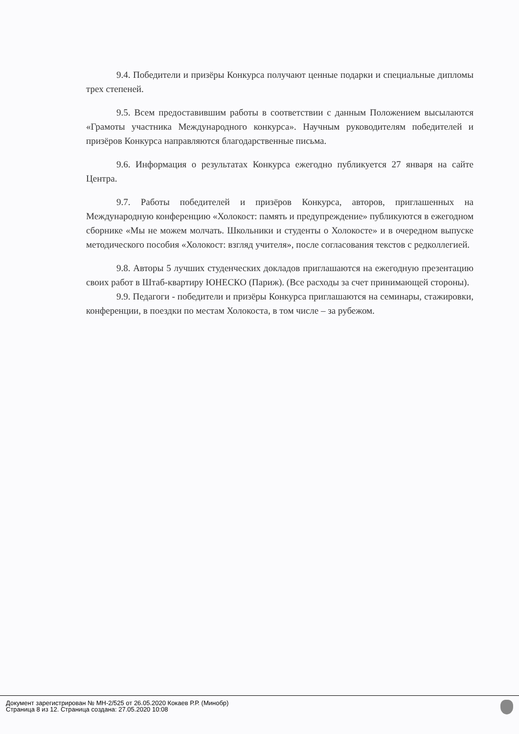9.4. Победители и призёры Конкурса получают ценные подарки и специальные дипломы трех степеней.
9.5. Всем предоставившим работы в соответствии с данным Положением высылаются «Грамоты участника Международного конкурса». Научным руководителям победителей и призёров Конкурса направляются благодарственные письма.
9.6. Информация о результатах Конкурса ежегодно публикуется 27 января на сайте Центра.
9.7. Работы победителей и призёров Конкурса, авторов, приглашенных на Международную конференцию «Холокост: память и предупреждение» публикуются в ежегодном сборнике «Мы не можем молчать. Школьники и студенты о Холокосте» и в очередном выпуске методического пособия «Холокост: взгляд учителя», после согласования текстов с редколлегией.
9.8. Авторы 5 лучших студенческих докладов приглашаются на ежегодную презентацию своих работ в Штаб-квартиру ЮНЕСКО (Париж). (Все расходы за счет принимающей стороны).
9.9. Педагоги - победители и призёры Конкурса приглашаются на семинары, стажировки, конференции, в поездки по местам Холокоста, в том числе – за рубежом.
Документ зарегистрирован № МН-2/525 от 26.05.2020 Кокаев Р.Р. (Минобр)
Страница 8 из 12. Страница создана: 27.05.2020 10:08